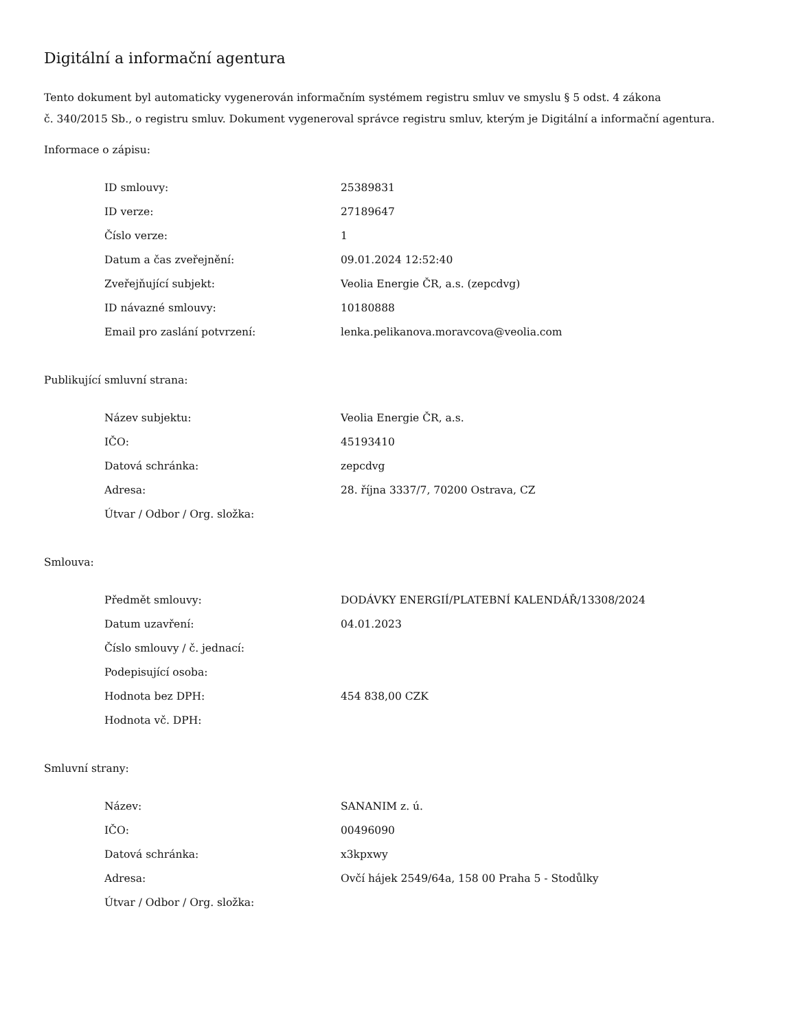Digitální a informační agentura
Tento dokument byl automaticky vygenerován informačním systémem registru smluv ve smyslu § 5 odst. 4 zákona
č. 340/2015 Sb., o registru smluv. Dokument vygeneroval správce registru smluv, kterým je Digitální a informační agentura.
Informace o zápisu:
| ID smlouvy: | 25389831 |
| ID verze: | 27189647 |
| Číslo verze: | 1 |
| Datum a čas zveřejnění: | 09.01.2024 12:52:40 |
| Zveřejňující subjekt: | Veolia Energie ČR, a.s. (zepcdvg) |
| ID návazné smlouvy: | 10180888 |
| Email pro zaslání potvrzení: | lenka.pelikanova.moravcova@veolia.com |
Publikující smluvní strana:
| Název subjektu: | Veolia Energie ČR, a.s. |
| IČO: | 45193410 |
| Datová schránka: | zepcdvg |
| Adresa: | 28. října 3337/7, 70200 Ostrava, CZ |
| Útvar / Odbor / Org. složka: | |
Smlouva:
| Předmět smlouvy: | DODÁVKY ENERGIÍ/PLATEBNÍ KALENDÁŘ/13308/2024 |
| Datum uzavření: | 04.01.2023 |
| Číslo smlouvy / č. jednací: | |
| Podepisující osoba: | |
| Hodnota bez DPH: | 454 838,00 CZK |
| Hodnota vč. DPH: | |
Smluvní strany:
| Název: | SANANIM z. ú. |
| IČO: | 00496090 |
| Datová schránka: | x3kpxwy |
| Adresa: | Ovčí hájek 2549/64a, 158 00 Praha 5 - Stodůlky |
| Útvar / Odbor / Org. složka: | |